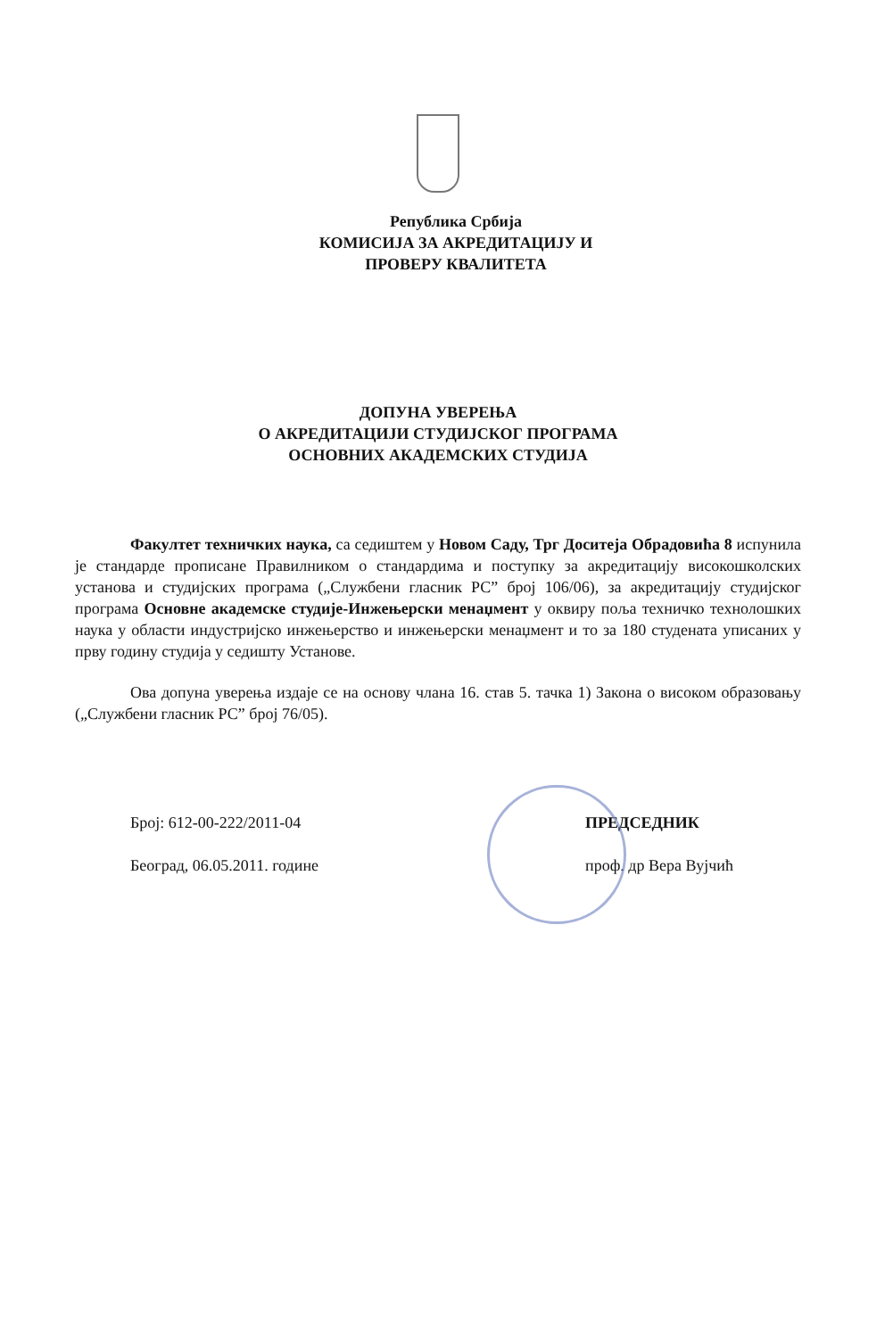Република Србија
КОМИСИЈА ЗА АКРЕДИТАЦИЈУ И
ПРОВЕРУ КВАЛИТЕТА
ДОПУНА УВЕРЕЊА
О АКРЕДИТАЦИЈИ СТУДИЈСКОГ ПРОГРАМА
ОСНОВНИХ АКАДЕМСКИХ СТУДИЈА
Факултет техничких наука, са седиштем у Новом Саду, Трг Доситеја Обрадовића 8 испунила је стандарде прописане Правилником о стандардима и поступку за акредитацију високошколских установа и студијских програма („Службени гласник РС” број 106/06), за акредитацију студијског програма Основне академске студије-Инжењерски менаџмент у оквиру поља техничко технолошких наука у области индустријско инжењерство и инжењерски менаџмент и то за 180 студената уписаних у прву годину студија у седишту Установе.
Ова допуна уверења издаје се на основу члана 16. став 5. тачка 1) Закона о високом образовању („Службени гласник РС” број 76/05).
Број: 612-00-222/2011-04
Београд, 06.05.2011. године
ПРЕДСЕДНИК
проф. др Вера Вујчић